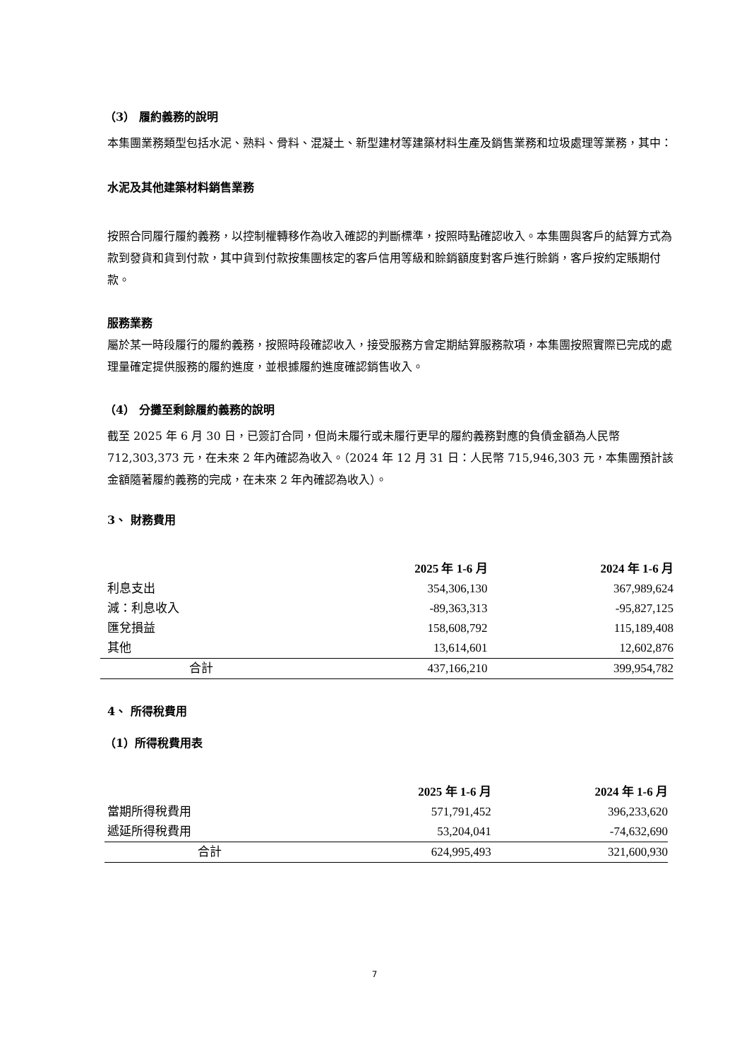（3） 履約義務的說明
本集團業務類型包括水泥、熟料、骨料、混凝土、新型建材等建築材料生產及銷售業務和垃圾處理等業務，其中：
水泥及其他建築材料銷售業務
按照合同履行履約義務，以控制權轉移作為收入確認的判斷標準，按照時點確認收入。本集團與客戶的結算方式為款到發貨和貨到付款，其中貨到付款按集團核定的客戶信用等級和賒銷額度對客戶進行賒銷，客戶按約定賬期付款。
服務業務
屬於某一時段履行的履約義務，按照時段確認收入，接受服務方會定期結算服務款項，本集團按照實際已完成的處理量確定提供服務的履約進度，並根據履約進度確認銷售收入。
（4） 分攤至剩餘履約義務的說明
截至 2025 年 6 月 30 日，已簽訂合同，但尚未履行或未履行更早的履約義務對應的負債金額為人民幣 712,303,373 元，在未來 2 年內確認為收入。（2024 年 12 月 31 日：人民幣 715,946,303 元，本集團預計該金額隨著履約義務的完成，在未來 2 年內確認為收入）。
3、 財務費用
| | 2025 年 1-6 月 | 2024 年 1-6 月 |
| --- | --- | --- |
| 利息支出 | 354,306,130 | 367,989,624 |
| 減：利息收入 | -89,363,313 | -95,827,125 |
| 匯兌損益 | 158,608,792 | 115,189,408 |
| 其他 | 13,614,601 | 12,602,876 |
| 合計 | 437,166,210 | 399,954,782 |
4、 所得稅費用
（1）所得稅費用表
| | 2025 年 1-6 月 | 2024 年 1-6 月 |
| --- | --- | --- |
| 當期所得稅費用 | 571,791,452 | 396,233,620 |
| 遞延所得稅費用 | 53,204,041 | -74,632,690 |
| 合計 | 624,995,493 | 321,600,930 |
7